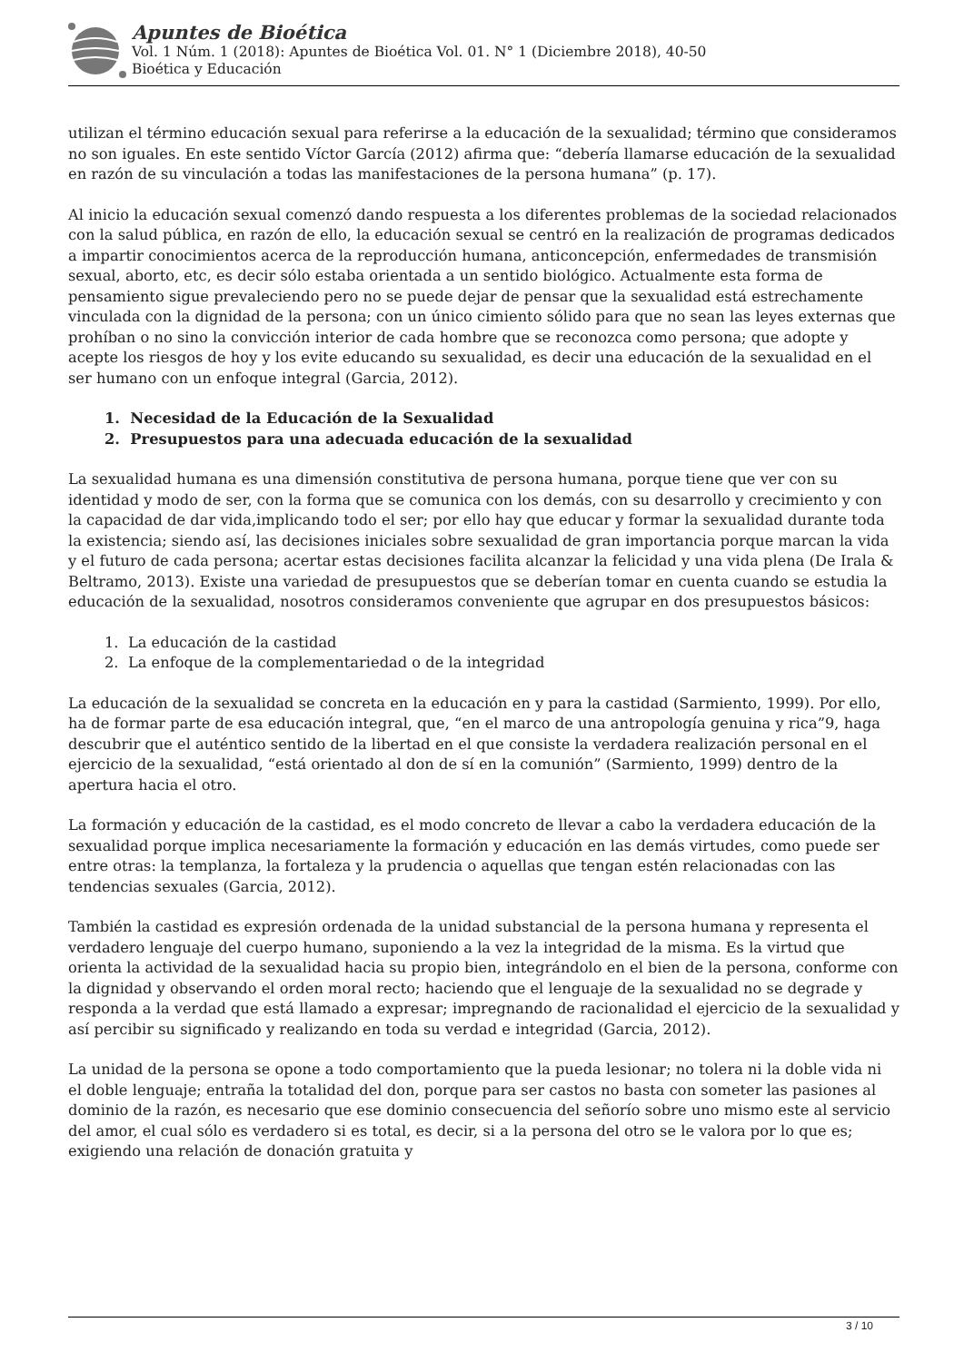Apuntes de Bioética
Vol. 1 Núm. 1 (2018): Apuntes de Bioética Vol. 01. N° 1 (Diciembre 2018), 40-50
Bioética y Educación
utilizan el término educación sexual para referirse a la educación de la sexualidad; término que consideramos no son iguales. En este sentido Víctor García (2012) afirma que: “debería llamarse educación de la sexualidad en razón de su vinculación a todas las manifestaciones de la persona humana” (p. 17).
Al inicio la educación sexual comenzó dando respuesta a los diferentes problemas de la sociedad relacionados con la salud pública, en razón de ello, la educación sexual se centró en la realización de programas dedicados a impartir conocimientos acerca de la reproducción humana, anticoncepción, enfermedades de transmisión sexual, aborto, etc, es decir sólo estaba orientada a un sentido biológico. Actualmente esta forma de pensamiento sigue prevaleciendo pero no se puede dejar de pensar que la sexualidad está estrechamente vinculada con la dignidad de la persona; con un único cimiento sólido para que no sean las leyes externas que prohíban o no sino la convicción interior de cada hombre que se reconozca como persona; que adopte y acepte los riesgos de hoy y los evite educando su sexualidad, es decir una educación de la sexualidad en el ser humano con un enfoque integral (Garcia, 2012).
1. Necesidad de la Educación de la Sexualidad
2. Presupuestos para una adecuada educación de la sexualidad
La sexualidad humana es una dimensión constitutiva de persona humana, porque tiene que ver con su identidad y modo de ser, con la forma que se comunica con los demás, con su desarrollo y crecimiento y con la capacidad de dar vida,implicando todo el ser; por ello hay que educar y formar la sexualidad durante toda la existencia; siendo así, las decisiones iniciales sobre sexualidad de gran importancia porque marcan la vida y el futuro de cada persona; acertar estas decisiones facilita alcanzar la felicidad y una vida plena (De Irala & Beltramo, 2013). Existe una variedad de presupuestos que se deberían tomar en cuenta cuando se estudia la educación de la sexualidad, nosotros consideramos conveniente que agrupar en dos presupuestos básicos:
1. La educación de la castidad
2. La enfoque de la complementariedad o de la integridad
La educación de la sexualidad se concreta en la educación en y para la castidad (Sarmiento, 1999). Por ello, ha de formar parte de esa educación integral, que, “en el marco de una antropología genuina y rica”9, haga descubrir que el auténtico sentido de la libertad en el que consiste la verdadera realización personal en el ejercicio de la sexualidad, “está orientado al don de sí en la comunión” (Sarmiento, 1999) dentro de la apertura hacia el otro.
La formación y educación de la castidad, es el modo concreto de llevar a cabo la verdadera educación de la sexualidad porque implica necesariamente la formación y educación en las demás virtudes, como puede ser entre otras: la templanza, la fortaleza y la prudencia o aquellas que tengan estén relacionadas con las tendencias sexuales (Garcia, 2012).
También la castidad es expresión ordenada de la unidad substancial de la persona humana y representa el verdadero lenguaje del cuerpo humano, suponiendo a la vez la integridad de la misma. Es la virtud que orienta la actividad de la sexualidad hacia su propio bien, integrándolo en el bien de la persona, conforme con la dignidad y observando el orden moral recto; haciendo que el lenguaje de la sexualidad no se degrade y responda a la verdad que está llamado a expresar; impregnando de racionalidad el ejercicio de la sexualidad y así percibir su significado y realizando en toda su verdad e integridad (Garcia, 2012).
La unidad de la persona se opone a todo comportamiento que la pueda lesionar; no tolera ni la doble vida ni el doble lenguaje; entraña la totalidad del don, porque para ser castos no basta con someter las pasiones al dominio de la razón, es necesario que ese dominio consecuencia del señorío sobre uno mismo este al servicio del amor, el cual sólo es verdadero si es total, es decir, si a la persona del otro se le valora por lo que es; exigiendo una relación de donación gratuita y
3 / 10